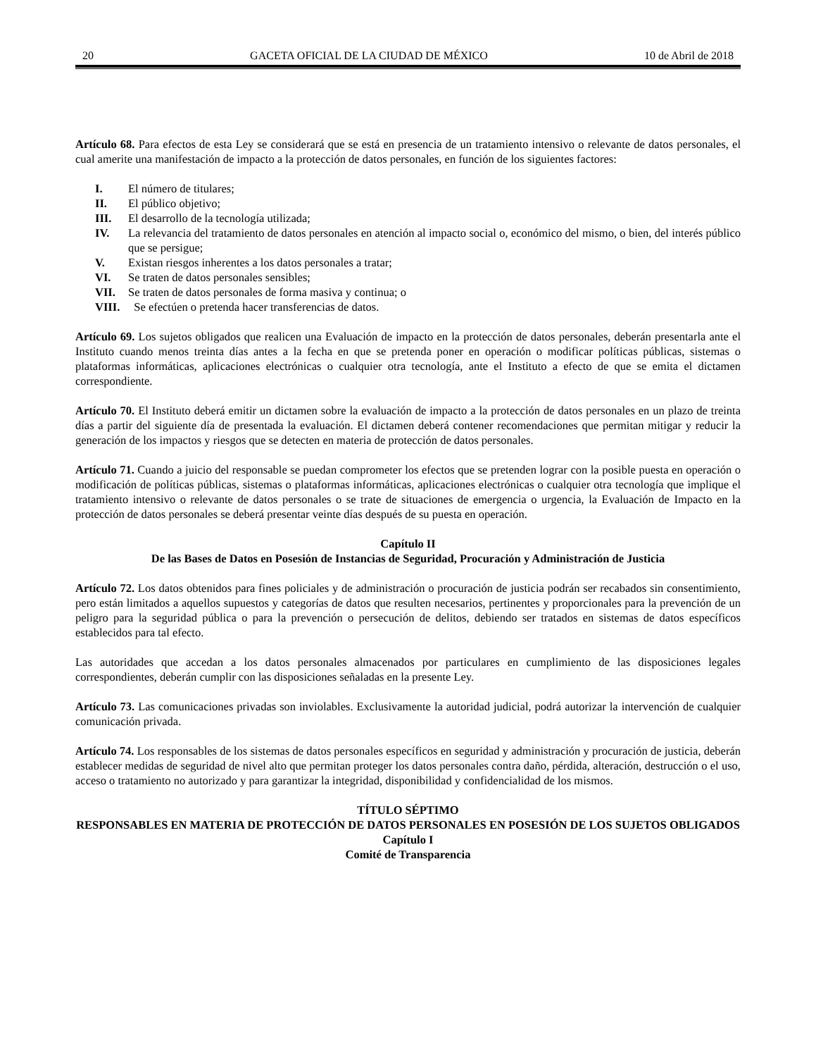20 GACETA OFICIAL DE LA CIUDAD DE MÉXICO 10 de Abril de 2018
Artículo 68. Para efectos de esta Ley se considerará que se está en presencia de un tratamiento intensivo o relevante de datos personales, el cual amerite una manifestación de impacto a la protección de datos personales, en función de los siguientes factores:
I. El número de titulares;
II. El público objetivo;
III. El desarrollo de la tecnología utilizada;
IV. La relevancia del tratamiento de datos personales en atención al impacto social o, económico del mismo, o bien, del interés público que se persigue;
V. Existan riesgos inherentes a los datos personales a tratar;
VI. Se traten de datos personales sensibles;
VII. Se traten de datos personales de forma masiva y continua; o
VIII. Se efectúen o pretenda hacer transferencias de datos.
Artículo 69. Los sujetos obligados que realicen una Evaluación de impacto en la protección de datos personales, deberán presentarla ante el Instituto cuando menos treinta días antes a la fecha en que se pretenda poner en operación o modificar políticas públicas, sistemas o plataformas informáticas, aplicaciones electrónicas o cualquier otra tecnología, ante el Instituto a efecto de que se emita el dictamen correspondiente.
Artículo 70. El Instituto deberá emitir un dictamen sobre la evaluación de impacto a la protección de datos personales en un plazo de treinta días a partir del siguiente día de presentada la evaluación. El dictamen deberá contener recomendaciones que permitan mitigar y reducir la generación de los impactos y riesgos que se detecten en materia de protección de datos personales.
Artículo 71. Cuando a juicio del responsable se puedan comprometer los efectos que se pretenden lograr con la posible puesta en operación o modificación de políticas públicas, sistemas o plataformas informáticas, aplicaciones electrónicas o cualquier otra tecnología que implique el tratamiento intensivo o relevante de datos personales o se trate de situaciones de emergencia o urgencia, la Evaluación de Impacto en la protección de datos personales se deberá presentar veinte días después de su puesta en operación.
Capítulo II
De las Bases de Datos en Posesión de Instancias de Seguridad, Procuración y Administración de Justicia
Artículo 72. Los datos obtenidos para fines policiales y de administración o procuración de justicia podrán ser recabados sin consentimiento, pero están limitados a aquellos supuestos y categorías de datos que resulten necesarios, pertinentes y proporcionales para la prevención de un peligro para la seguridad pública o para la prevención o persecución de delitos, debiendo ser tratados en sistemas de datos específicos establecidos para tal efecto.
Las autoridades que accedan a los datos personales almacenados por particulares en cumplimiento de las disposiciones legales correspondientes, deberán cumplir con las disposiciones señaladas en la presente Ley.
Artículo 73. Las comunicaciones privadas son inviolables. Exclusivamente la autoridad judicial, podrá autorizar la intervención de cualquier comunicación privada.
Artículo 74. Los responsables de los sistemas de datos personales específicos en seguridad y administración y procuración de justicia, deberán establecer medidas de seguridad de nivel alto que permitan proteger los datos personales contra daño, pérdida, alteración, destrucción o el uso, acceso o tratamiento no autorizado y para garantizar la integridad, disponibilidad y confidencialidad de los mismos.
TÍTULO SÉPTIMO
RESPONSABLES EN MATERIA DE PROTECCIÓN DE DATOS PERSONALES EN POSESIÓN DE LOS SUJETOS OBLIGADOS
Capítulo I
Comité de Transparencia